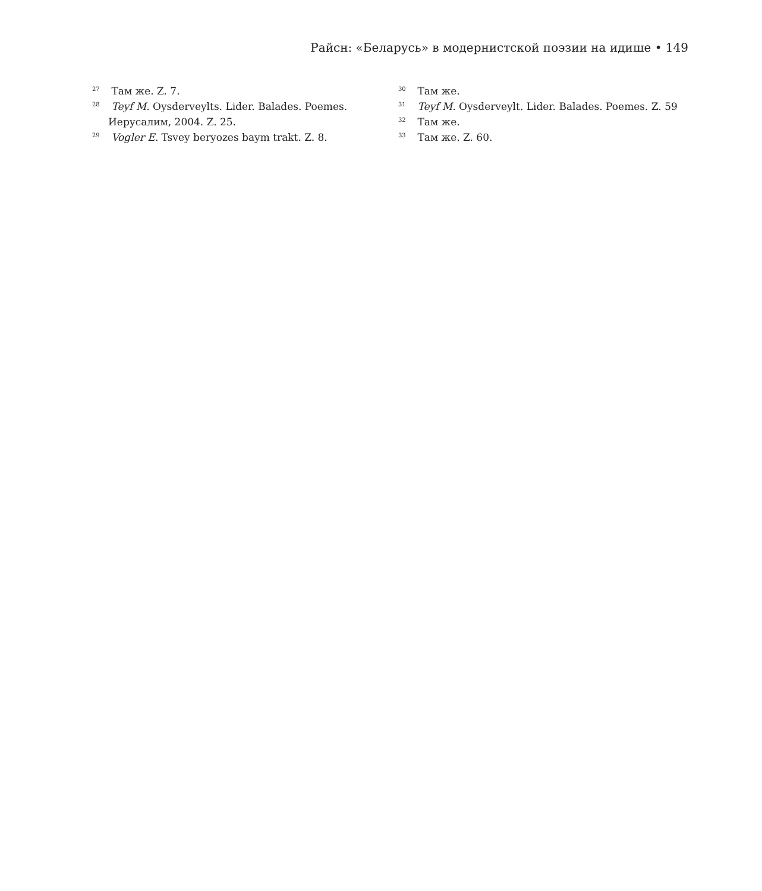Райсн: «Беларусь» в модернистской поэзии на идише • 149
<sup>27</sup> Там же. Z. 7.
<sup>28</sup> Teyf M. Oysderveylts. Lider. Balades. Poemes. Иерусалим, 2004. Z. 25.
<sup>29</sup> Vogler E. Tsvey beryozes baym trakt. Z. 8.
<sup>30</sup> Там же.
<sup>31</sup> Teyf M. Oysderveylt. Lider. Balades. Poemes. Z. 59
<sup>32</sup> Там же.
<sup>33</sup> Там же. Z. 60.